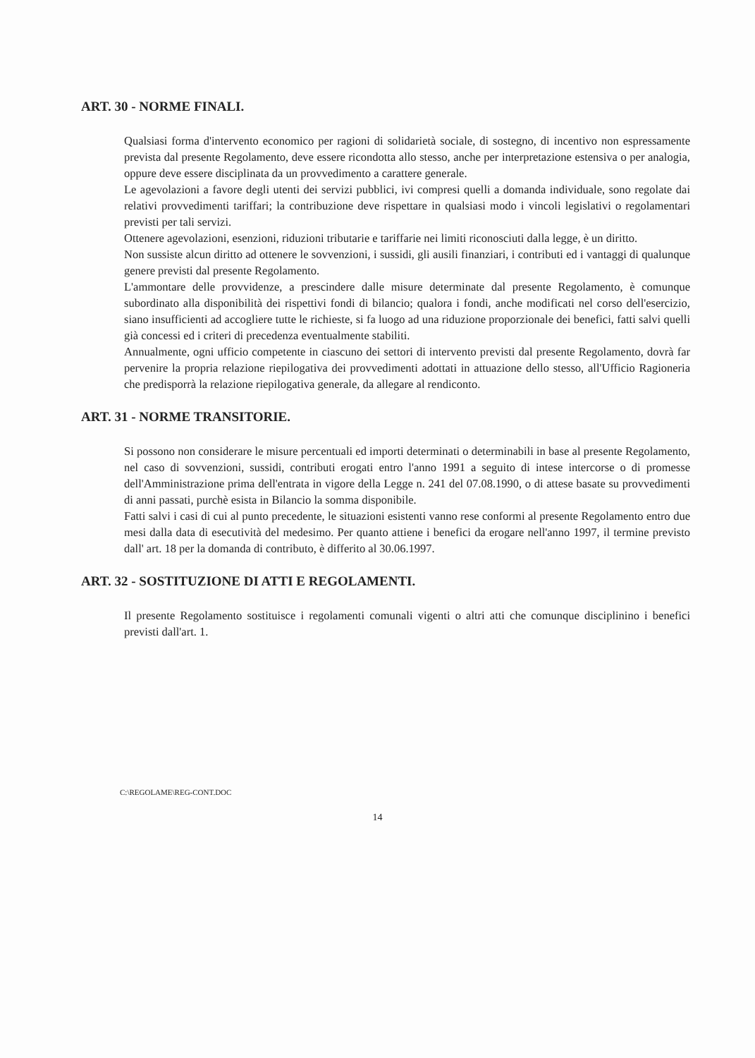ART. 30 - NORME FINALI.
Qualsiasi forma d'intervento economico per ragioni di solidarietà sociale, di sostegno, di incentivo non espressamente prevista dal presente Regolamento, deve essere ricondotta allo stesso, anche per interpretazione estensiva o per analogia, oppure deve essere disciplinata da un provvedimento a carattere generale.
Le agevolazioni a favore degli utenti dei servizi pubblici, ivi compresi quelli a domanda individuale, sono regolate dai relativi provvedimenti tariffari; la contribuzione deve rispettare in qualsiasi modo i vincoli legislativi o regolamentari previsti per tali servizi.
Ottenere agevolazioni, esenzioni, riduzioni tributarie e tariffarie nei limiti riconosciuti dalla legge, è un diritto.
Non sussiste alcun diritto ad ottenere le sovvenzioni, i sussidi, gli ausili finanziari, i contributi ed i vantaggi di qualunque genere previsti dal presente Regolamento.
L'ammontare delle provvidenze, a prescindere dalle misure determinate dal presente Regolamento, è comunque subordinato alla disponibilità dei rispettivi fondi di bilancio; qualora i fondi, anche modificati nel corso dell'esercizio, siano insufficienti ad accogliere tutte le richieste, si fa luogo ad una riduzione proporzionale dei benefici, fatti salvi quelli già concessi ed i criteri di precedenza eventualmente stabiliti.
Annualmente, ogni ufficio competente in ciascuno dei settori di intervento previsti dal presente Regolamento, dovrà far pervenire la propria relazione riepilogativa dei provvedimenti adottati in attuazione dello stesso, all'Ufficio Ragioneria che predisporrà la relazione riepilogativa generale, da allegare al rendiconto.
ART. 31 - NORME TRANSITORIE.
Si possono non considerare le misure percentuali ed importi determinati o determinabili in base al presente Regolamento, nel caso di sovvenzioni, sussidi, contributi erogati entro l'anno 1991 a seguito di intese intercorse o di promesse dell'Amministrazione prima dell'entrata in vigore della Legge n. 241 del 07.08.1990, o di attese basate su provvedimenti di anni passati, purchè esista in Bilancio la somma disponibile.
Fatti salvi i casi di cui al punto precedente, le situazioni esistenti vanno rese conformi al presente Regolamento entro due mesi dalla data di esecutività del medesimo. Per quanto attiene i benefici da erogare nell'anno 1997, il termine previsto dall' art. 18 per la domanda di contributo, è differito al 30.06.1997.
ART. 32 - SOSTITUZIONE DI ATTI E REGOLAMENTI.
Il presente Regolamento sostituisce i regolamenti comunali vigenti o altri atti che comunque disciplinino i benefici previsti dall'art. 1.
C:\REGOLAME\REG-CONT.DOC
14